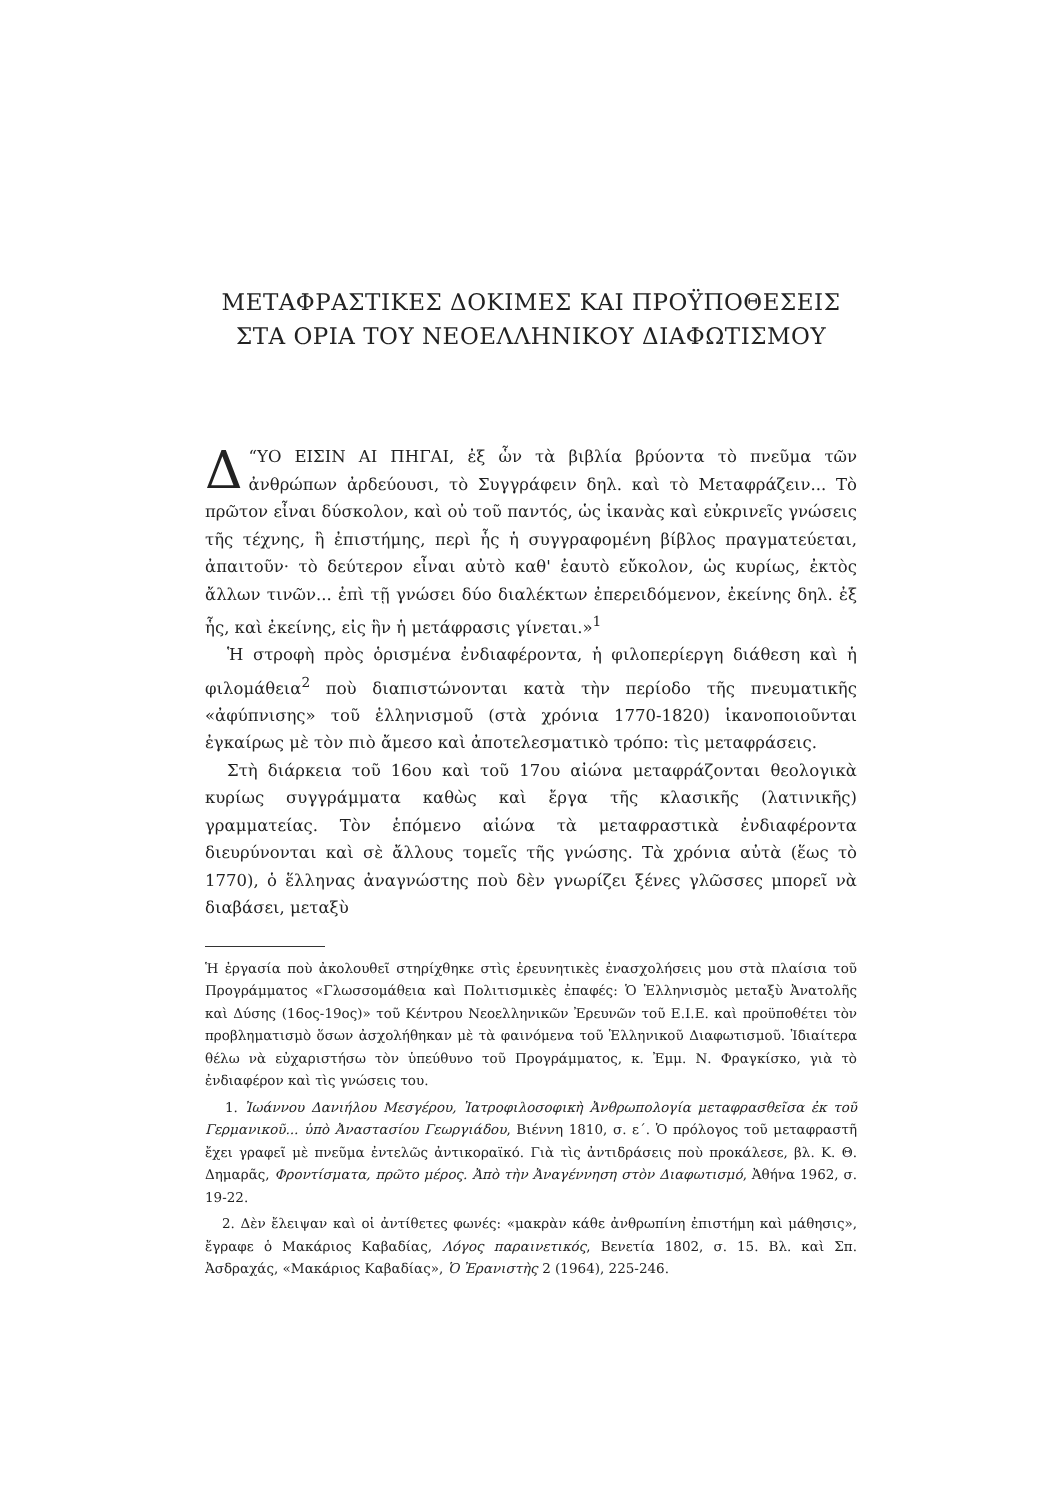ΜΕΤΑΦΡΑΣΤΙΚΕΣ ΔΟΚΙΜΕΣ ΚΑΙ ΠΡΟΫΠΟΘΕΣΕΙΣ
ΣΤΑ ΟΡΙΑ ΤΟΥ ΝΕΟΕΛΛΗΝΙΚΟΥ ΔΙΑΦΩΤΙΣΜΟΥ
Δ “ΥΟ ΕΙΣΙΝ ΑΙ ΠΗΓΑΙ, ἐξ ὧν τὰ βιβλία βρύοντα τὸ πνεῦμα τῶν ἀνθρώπων ἀρδεύουσι, τὸ Συγγράφειν δηλ. καὶ τὸ Μεταφράζειν... Τὸ πρῶτον εἶναι δύσκολον, καὶ οὐ τοῦ παντός, ὡς ἱκανὰς καὶ εὐκρινεῖς γνώσεις τῆς τέχνης, ἢ ἐπιστήμης, περὶ ἧς ἡ συγγραφομένη βίβλος πραγματεύεται, ἀπαιτοῦν· τὸ δεύτερον εἶναι αὐτὸ καθ' ἑαυτὸ εὔκολον, ὡς κυρίως, ἐκτὸς ἄλλων τινῶν... ἐπὶ τῇ γνώσει δύο διαλέκτων ἐπερειδόμενον, ἐκείνης δηλ. ἐξ ἧς, καὶ ἐκείνης, εἰς ἣν ἡ μετάφρασις γίνεται.»<sup>1</sup>
Ἡ στροφὴ πρὸς ὁρισμένα ἐνδιαφέροντα, ἡ φιλοπερίεργη διάθεση καὶ ἡ φιλομάθεια<sup>2</sup> ποὺ διαπιστώνονται κατὰ τὴν περίοδο τῆς πνευματικῆς «ἀφύπνισης» τοῦ ἑλληνισμοῦ (στὰ χρόνια 1770-1820) ἱκανοποιοῦνται ἐγκαίρως μὲ τὸν πιὸ ἄμεσο καὶ ἀποτελεσματικὸ τρόπο: τὶς μεταφράσεις.
Στὴ διάρκεια τοῦ 16ου καὶ τοῦ 17ου αἰώνα μεταφράζονται θεολογικὰ κυρίως συγγράμματα καθὼς καὶ ἔργα τῆς κλασικῆς (λατινικῆς) γραμματείας. Τὸν ἑπόμενο αἰώνα τὰ μεταφραστικὰ ἐνδιαφέροντα διευρύνονται καὶ σὲ ἄλλους τομεῖς τῆς γνώσης. Τὰ χρόνια αὐτὰ (ἕως τὸ 1770), ὁ ἕλληνας ἀναγνώστης ποὺ δὲν γνωρίζει ξένες γλῶσσες μπορεῖ νὰ διαβάσει, μεταξὺ
Ἡ ἐργασία ποὺ ἀκολουθεῖ στηρίχθηκε στὶς ἐρευνητικὲς ἐνασχολήσεις μου στὰ πλαίσια τοῦ Προγράμματος «Γλωσσομάθεια καὶ Πολιτισμικὲς ἐπαφές: Ὁ Ἑλληνισμὸς μεταξὺ Ἀνατολῆς καὶ Δύσης (16ος-19ος)» τοῦ Κέντρου Νεοελληνικῶν Ἐρευνῶν τοῦ Ε.Ι.Ε. καὶ προϋποθέτει τὸν προβληματισμὸ ὅσων ἀσχολήθηκαν μὲ τὰ φαινόμενα τοῦ Ἑλληνικοῦ Διαφωτισμοῦ. Ἰδιαίτερα θέλω νὰ εὐχαριστήσω τὸν ὑπεύθυνο τοῦ Προγράμματος, κ. Ἐμμ. Ν. Φραγκίσκο, γιὰ τὸ ἐνδιαφέρον καὶ τὶς γνώσεις του.
1. Ἰωάννου Δανιήλου Μεσγέρου, Ἰατροφιλοσοφικὴ Ἀνθρωπολογία μεταφρασθεῖσα ἐκ τοῦ Γερμανικοῦ... ὑπὸ Ἀναστασίου Γεωργιάδου, Βιέννη 1810, σ. ε΄. Ὁ πρόλογος τοῦ μεταφραστῆ ἔχει γραφεῖ μὲ πνεῦμα ἐντελῶς ἀντικοραϊκό. Γιὰ τὶς ἀντιδράσεις ποὺ προκάλεσε, βλ. Κ. Θ. Δημαρᾶς, Φροντίσματα, πρῶτο μέρος. Ἀπὸ τὴν Ἀναγέννηση στὸν Διαφωτισμό, Ἀθήνα 1962, σ. 19-22.
2. Δὲν ἔλειψαν καὶ οἱ ἀντίθετες φωνές: «μακρὰν κάθε ἀνθρωπίνη ἐπιστήμη καὶ μάθησις», ἔγραφε ὁ Μακάριος Καβαδίας, Λόγος παραινετικός, Βενετία 1802, σ. 15. Βλ. καὶ Σπ. Ἀσδραχάς, «Μακάριος Καβαδίας», Ὁ Ἐρανιστὴς 2 (1964), 225-246.